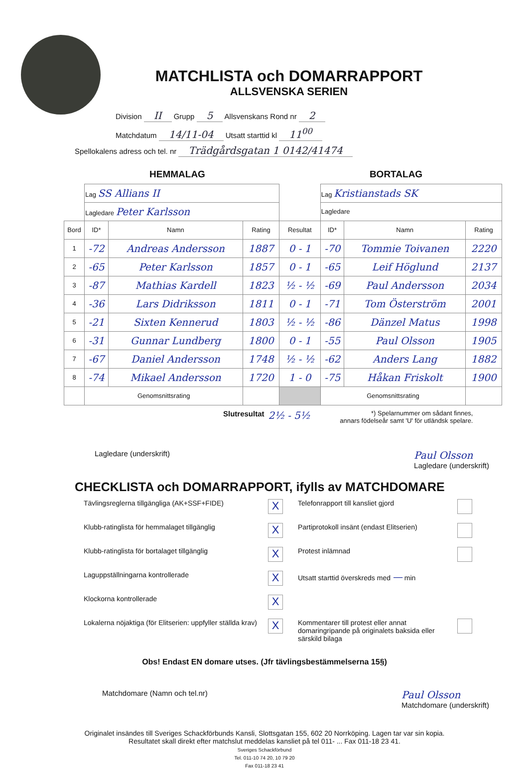MATCHLISTA och DOMARRAPPORT
ALLSVENSKA SERIEN
Division II Grupp 5 Allsvenskans Rond nr 2
Matchdatum 14/11-04 Utsatt starttid kl 11<sup>00</sup>
Spellokalens adress och tel. nr Trädgårdsgatan 1 0142/41474
HEMMALAG BORTALAG
| | Lag SS Allians II | | | | Lag Kristianstads SK | | |
| | Lagledare Peter Karlsson | | | | Lagledare | | |
| Bord | ID* | Namn | Rating | Resultat | ID* | Namn | Rating |
| 1 | -72 | Andreas Andersson | 1887 | 0 - 1 | -70 | Tommie Toivanen | 2220 |
| 2 | -65 | Peter Karlsson | 1857 | 0 - 1 | -65 | Leif Höglund | 2137 |
| 3 | -87 | Mathias Kardell | 1823 | ½ - ½ | -69 | Paul Andersson | 2034 |
| 4 | -36 | Lars Didriksson | 1811 | 0 - 1 | -71 | Tom Österström | 2001 |
| 5 | -21 | Sixten Kennerud | 1803 | ½ - ½ | -86 | Dänzel Matus | 1998 |
| 6 | -31 | Gunnar Lundberg | 1800 | 0 - 1 | -55 | Paul Olsson | 1905 |
| 7 | -67 | Daniel Andersson | 1748 | ½ - ½ | -62 | Anders Lang | 1882 |
| 8 | -74 | Mikael Andersson | 1720 | 1 - 0 | -75 | Håkan Friskolt | 1900 |
| | Genomsnittsrating | | | | Genomsnittsrating | | |
Slutresultat 2½ - 5½ *) Spelarnummer om sådant finnes,
annars födelseår samt 'U' för utländsk spelare.
Lagledare (underskrift) Paul Olsson
Lagledare (underskrift)
CHECKLISTA och DOMARRAPPORT, ifylls av MATCHDOMARE
Tävlingsreglerna tillgängliga (AK+SSF+FIDE)
X
Telefonrapport till kansliet gjord
Klubb-ratinglista för hemmalaget tillgänglig
X
Partiprotokoll insänt (endast Elitserien)
Klubb-ratinglista för bortalaget tillgänglig
X
Protest inlämnad
Laguppställningarna kontrollerade
X
Utsatt starttid överskreds med — min Klockorna kontrollerade
X
Lokalerna nöjaktiga (för Elitserien: uppfyller ställda krav)
X
Kommentarer till protest eller annat domaringripande på originalets baksida eller särskild bilaga
Obs! Endast EN domare utses. (Jfr tävlingsbestämmelserna 15§)
Matchdomare (Namn och tel.nr) Paul Olsson
Matchdomare (underskrift)
Originalet insändes till Sveriges Schackförbunds Kansli, Slottsgatan 155, 602 20 Norrköping. Lagen tar var sin kopia.
Resultatet skall direkt efter matchslut meddelas kansliet på tel 011- ... Fax 011-18 23 41.
Sveriges Schackförbund
Tel. 011-10 74 20, 10 79 20
Fax 011-18 23 41